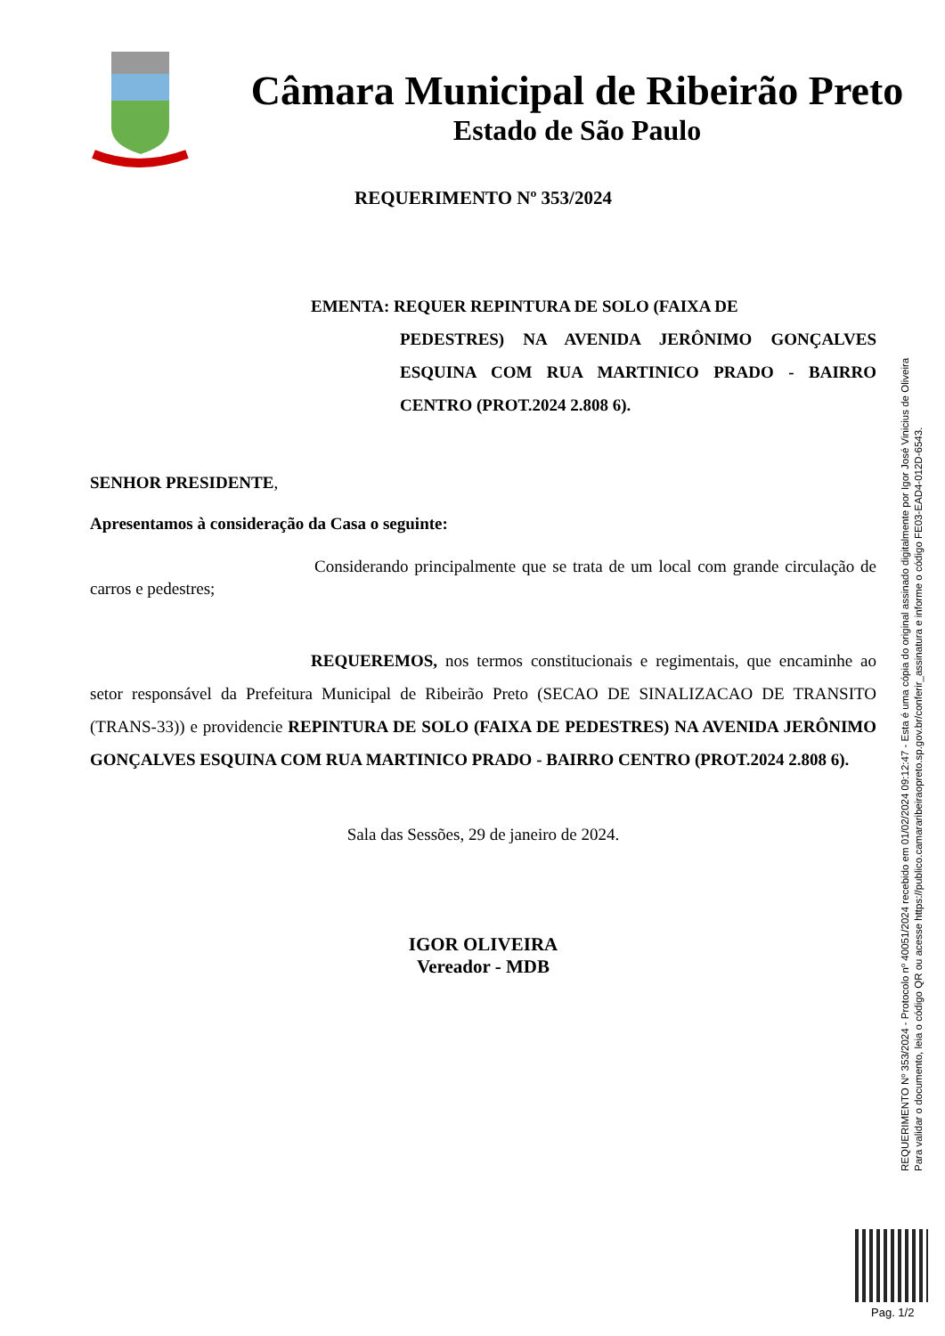Câmara Municipal de Ribeirão Preto
Estado de São Paulo
REQUERIMENTO Nº 353/2024
EMENTA: REQUER REPINTURA DE SOLO (FAIXA DE
PEDESTRES) NA AVENIDA JERÔNIMO GONÇALVES ESQUINA COM RUA MARTINICO PRADO - BAIRRO CENTRO (PROT.2024 2.808 6).
SENHOR PRESIDENTE,
Apresentamos à consideração da Casa o seguinte:
Considerando principalmente que se trata de um local com grande circulação de carros e pedestres;
REQUEREMOS, nos termos constitucionais e regimentais, que encaminhe ao setor responsável da Prefeitura Municipal de Ribeirão Preto (SECAO DE SINALIZACAO DE TRANSITO (TRANS-33)) e providencie REPINTURA DE SOLO (FAIXA DE PEDESTRES) NA AVENIDA JERÔNIMO GONÇALVES ESQUINA COM RUA MARTINICO PRADO - BAIRRO CENTRO (PROT.2024 2.808 6).
Sala das Sessões, 29 de janeiro de 2024.
IGOR OLIVEIRA
Vereador - MDB
REQUERIMENTO Nº 353/2024 - Protocolo nº 40051/2024 recebido em 01/02/2024 09:12:47 - Esta é uma cópia do original assinado digitalmente por Igor José Vinicius de Oliveira
Para validar o documento, leia o código QR ou acesse https://publico.camararibeiraopreto.sp.gov.br/conferir_assinatura e informe o código FE03-EAD4-012D-6543.
Pag. 1/2